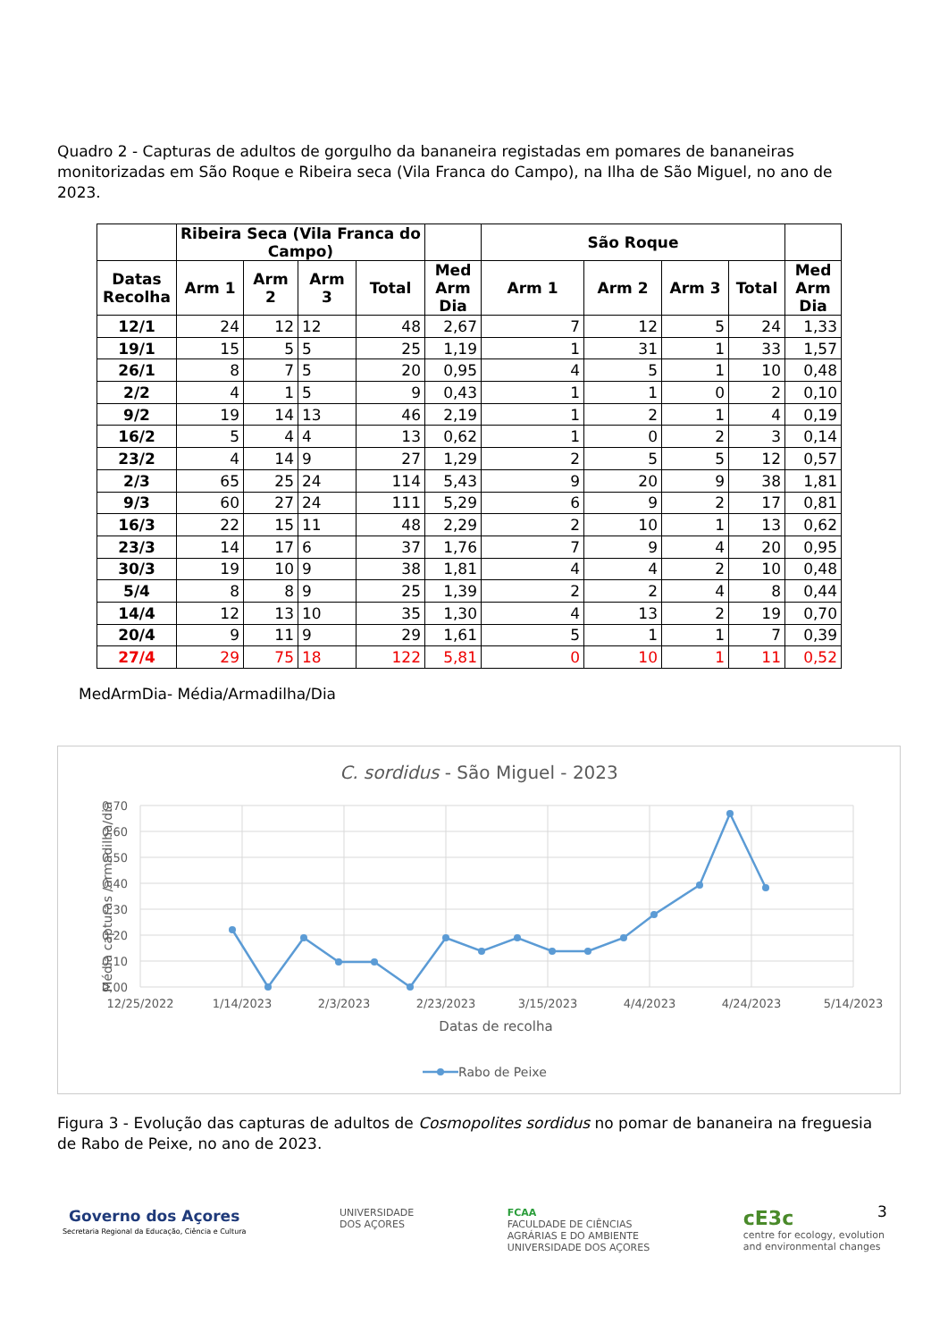Quadro 2 - Capturas de adultos de gorgulho da bananeira registadas em pomares de bananeiras monitorizadas em São Roque e Ribeira seca (Vila Franca do Campo), na Ilha de São Miguel, no ano de 2023.
| | Ribeira Seca (Vila Franca do Campo) | | | | | São Roque | | | | |
| --- | --- | --- | --- | --- | --- | --- | --- | --- | --- | --- |
| Datas Recolha | Arm 1 | Arm 2 | Arm 3 | Total | Med Arm Dia | Arm 1 | Arm 2 | Arm 3 | Total | Med Arm Dia |
| 12/1 | 24 | 12 | 12 | 48 | 2,67 | 7 | 12 | 5 | 24 | 1,33 |
| 19/1 | 15 | 5 | 5 | 25 | 1,19 | 1 | 31 | 1 | 33 | 1,57 |
| 26/1 | 8 | 7 | 5 | 20 | 0,95 | 4 | 5 | 1 | 10 | 0,48 |
| 2/2 | 4 | 1 | 5 | 9 | 0,43 | 1 | 1 | 0 | 2 | 0,10 |
| 9/2 | 19 | 14 | 13 | 46 | 2,19 | 1 | 2 | 1 | 4 | 0,19 |
| 16/2 | 5 | 4 | 4 | 13 | 0,62 | 1 | 0 | 2 | 3 | 0,14 |
| 23/2 | 4 | 14 | 9 | 27 | 1,29 | 2 | 5 | 5 | 12 | 0,57 |
| 2/3 | 65 | 25 | 24 | 114 | 5,43 | 9 | 20 | 9 | 38 | 1,81 |
| 9/3 | 60 | 27 | 24 | 111 | 5,29 | 6 | 9 | 2 | 17 | 0,81 |
| 16/3 | 22 | 15 | 11 | 48 | 2,29 | 2 | 10 | 1 | 13 | 0,62 |
| 23/3 | 14 | 17 | 6 | 37 | 1,76 | 7 | 9 | 4 | 20 | 0,95 |
| 30/3 | 19 | 10 | 9 | 38 | 1,81 | 4 | 4 | 2 | 10 | 0,48 |
| 5/4 | 8 | 8 | 9 | 25 | 1,39 | 2 | 2 | 4 | 8 | 0,44 |
| 14/4 | 12 | 13 | 10 | 35 | 1,30 | 4 | 13 | 2 | 19 | 0,70 |
| 20/4 | 9 | 11 | 9 | 29 | 1,61 | 5 | 1 | 1 | 7 | 0,39 |
| 27/4 | 29 | 75 | 18 | 122 | 5,81 | 0 | 10 | 1 | 11 | 0,52 |
MedArmDia- Média/Armadilha/Dia
C. sordidus - São Miguel - 2023
0,70
0,60
0,50
0,40
0,30
0,20
0,10
0,00
12/25/2022
1/14/2023
2/3/2023
2/23/2023
3/15/2023
4/4/2023
4/24/2023
5/14/2023
Datas de recolha
Média capturas /armadilha/dia
Rabo de Peixe
Figura 3 - Evolução das capturas de adultos de Cosmopolites sordidus no pomar de bananeira na freguesia de Rabo de Peixe, no ano de 2023.
3
Governo dos Açores
Secretaria Regional da Educação, Ciência e Cultura
UNIVERSIDADE
DOS AÇORES
FCAA
FACULDADE DE CIÊNCIAS
AGRÁRIAS E DO AMBIENTE
UNIVERSIDADE DOS AÇORES
cE3c
centre for ecology, evolution
and environmental changes